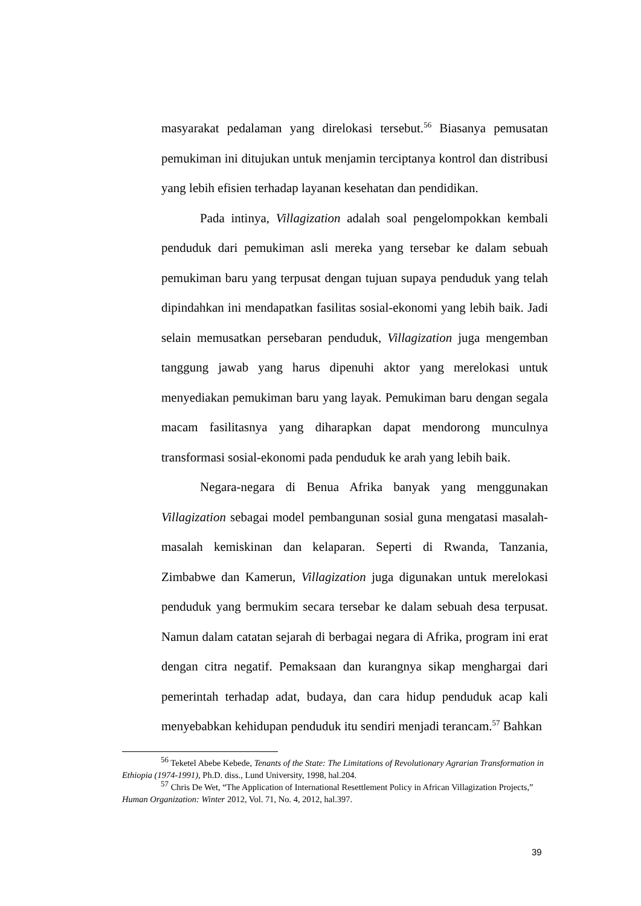masyarakat pedalaman yang direlokasi tersebut.<sup>56</sup> Biasanya pemusatan pemukiman ini ditujukan untuk menjamin terciptanya kontrol dan distribusi yang lebih efisien terhadap layanan kesehatan dan pendidikan.
Pada intinya, Villagization adalah soal pengelompokkan kembali penduduk dari pemukiman asli mereka yang tersebar ke dalam sebuah pemukiman baru yang terpusat dengan tujuan supaya penduduk yang telah dipindahkan ini mendapatkan fasilitas sosial-ekonomi yang lebih baik. Jadi selain memusatkan persebaran penduduk, Villagization juga mengemban tanggung jawab yang harus dipenuhi aktor yang merelokasi untuk menyediakan pemukiman baru yang layak. Pemukiman baru dengan segala macam fasilitasnya yang diharapkan dapat mendorong munculnya transformasi sosial-ekonomi pada penduduk ke arah yang lebih baik.
Negara-negara di Benua Afrika banyak yang menggunakan Villagization sebagai model pembangunan sosial guna mengatasi masalah-masalah kemiskinan dan kelaparan. Seperti di Rwanda, Tanzania, Zimbabwe dan Kamerun, Villagization juga digunakan untuk merelokasi penduduk yang bermukim secara tersebar ke dalam sebuah desa terpusat. Namun dalam catatan sejarah di berbagai negara di Afrika, program ini erat dengan citra negatif. Pemaksaan dan kurangnya sikap menghargai dari pemerintah terhadap adat, budaya, dan cara hidup penduduk acap kali menyebabkan kehidupan penduduk itu sendiri menjadi terancam.<sup>57</sup> Bahkan
<sup>56</sup> Teketel Abebe Kebede, Tenants of the State: The Limitations of Revolutionary Agrarian Transformation in Ethiopia (1974-1991), Ph.D. diss., Lund University, 1998, hal.204.
<sup>57</sup> Chris De Wet, “The Application of International Resettlement Policy in African Villagization Projects,” Human Organization: Winter 2012, Vol. 71, No. 4, 2012, hal.397.
39